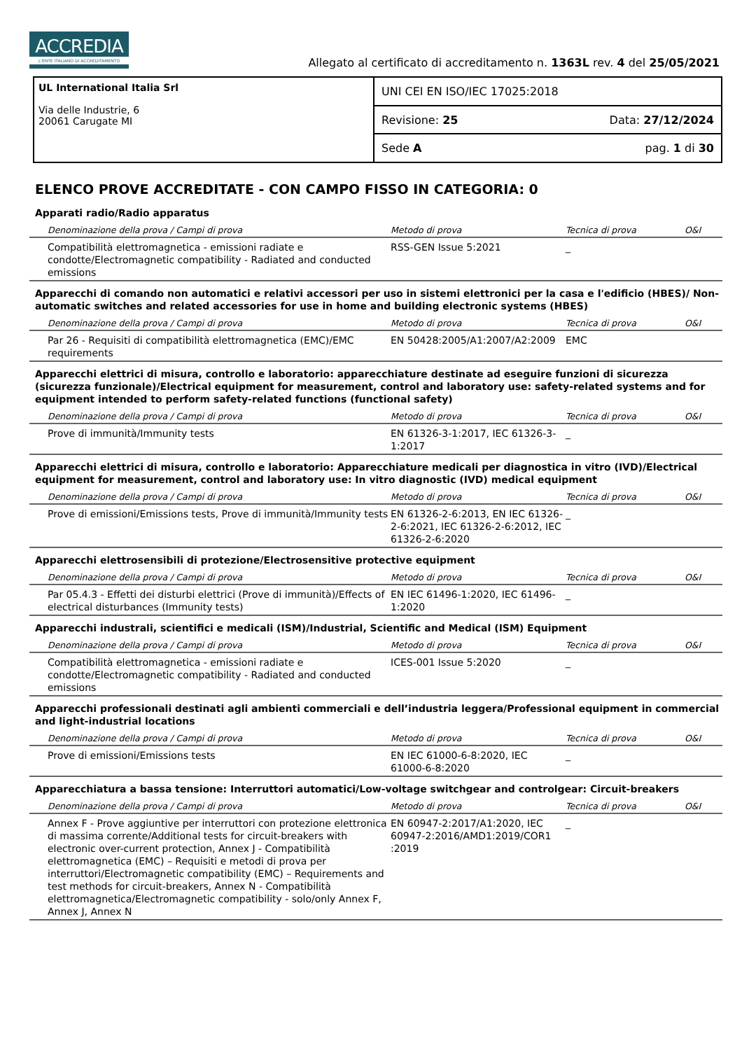ACCREDIA L'ENTE ITALIANO DI ACCREDITAMENTO
Allegato al certificato di accreditamento n. 1363L rev. 4 del 25/05/2021
UL International Italia Srl
Via delle Industrie, 6
20061 Carugate MI
UNI CEI EN ISO/IEC 17025:2018
Revisione: 25 Data: 27/12/2024
Sede A pag. 1 di 30
ELENCO PROVE ACCREDITATE - CON CAMPO FISSO IN CATEGORIA: 0
Apparati radio/Radio apparatus
| Denominazione della prova / Campi di prova | Metodo di prova | Tecnica di prova | O&I |
| --- | --- | --- | --- |
| Compatibilità elettromagnetica - emissioni radiate e condotte/Electromagnetic compatibility - Radiated and conducted emissions | RSS-GEN Issue 5:2021 | _ | |
Apparecchi di comando non automatici e relativi accessori per uso in sistemi elettronici per la casa e l'edificio (HBES)/ Non-automatic switches and related accessories for use in home and building electronic systems (HBES)
| Denominazione della prova / Campi di prova | Metodo di prova | Tecnica di prova | O&I |
| --- | --- | --- | --- |
| Par 26 - Requisiti di compatibilità elettromagnetica (EMC)/EMC requirements | EN 50428:2005/A1:2007/A2:2009 | EMC | |
Apparecchi elettrici di misura, controllo e laboratorio: apparecchiature destinate ad eseguire funzioni di sicurezza (sicurezza funzionale)/Electrical equipment for measurement, control and laboratory use: safety-related systems and for equipment intended to perform safety-related functions (functional safety)
| Denominazione della prova / Campi di prova | Metodo di prova | Tecnica di prova | O&I |
| --- | --- | --- | --- |
| Prove di immunità/Immunity tests | EN 61326-3-1:2017, IEC 61326-3-1:2017 | _ | |
Apparecchi elettrici di misura, controllo e laboratorio: Apparecchiature medicali per diagnostica in vitro (IVD)/Electrical equipment for measurement, control and laboratory use: In vitro diagnostic (IVD) medical equipment
| Denominazione della prova / Campi di prova | Metodo di prova | Tecnica di prova | O&I |
| --- | --- | --- | --- |
| Prove di emissioni/Emissions tests, Prove di immunità/Immunity tests | EN 61326-2-6:2013, EN IEC 61326-2-6:2021, IEC 61326-2-6:2012, IEC 61326-2-6:2020 | _ | |
Apparecchi elettrosensibili di protezione/Electrosensitive protective equipment
| Denominazione della prova / Campi di prova | Metodo di prova | Tecnica di prova | O&I |
| --- | --- | --- | --- |
| Par 05.4.3 - Effetti dei disturbi elettrici (Prove di immunità)/Effects of electrical disturbances (Immunity tests) | EN IEC 61496-1:2020, IEC 61496-1:2020 | _ | |
Apparecchi industrali, scientifici e medicali (ISM)/Industrial, Scientific and Medical (ISM) Equipment
| Denominazione della prova / Campi di prova | Metodo di prova | Tecnica di prova | O&I |
| --- | --- | --- | --- |
| Compatibilità elettromagnetica - emissioni radiate e condotte/Electromagnetic compatibility - Radiated and conducted emissions | ICES-001 Issue 5:2020 | _ | |
Apparecchi professionali destinati agli ambienti commerciali e dell’industria leggera/Professional equipment in commercial and light-industrial locations
| Denominazione della prova / Campi di prova | Metodo di prova | Tecnica di prova | O&I |
| --- | --- | --- | --- |
| Prove di emissioni/Emissions tests | EN IEC 61000-6-8:2020, IEC 61000-6-8:2020 | _ | |
Apparecchiatura a bassa tensione: Interruttori automatici/Low-voltage switchgear and controlgear: Circuit-breakers
| Denominazione della prova / Campi di prova | Metodo di prova | Tecnica di prova | O&I |
| --- | --- | --- | --- |
| Annex F - Prove aggiuntive per interruttori con protezione elettronica di massima corrente/Additional tests for circuit-breakers with electronic over-current protection, Annex J - Compatibilità elettromagnetica (EMC) – Requisiti e metodi di prova per interruttori/Electromagnetic compatibility (EMC) – Requirements and test methods for circuit-breakers, Annex N - Compatibilità elettromagnetica/Electromagnetic compatibility - solo/only Annex F, Annex J, Annex N | EN 60947-2:2017/A1:2020, IEC 60947-2:2016/AMD1:2019/COR1 :2019 | _ | |